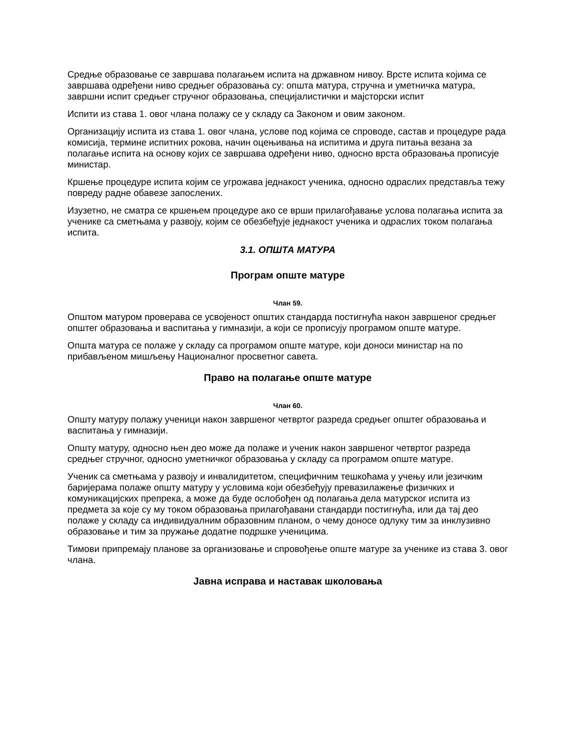Средње образовање се завршава полагањем испита на државном нивоу. Врсте испита којима се завршава одређени ниво средњег образовања су: општа матура, стручна и уметничка матура, завршни испит средњег стручног образовања, специјалистички и мајсторски испит
Испити из става 1. овог члана полажу се у складу са Законом и овим законом.
Организацију испита из става 1. овог члана, услове под којима се спроводе, састав и процедуре рада комисија, термине испитних рокова, начин оцењивања на испитима и друга питања везана за полагање испита на основу којих се завршава одређени ниво, односно врста образовања прописује министар.
Кршење процедуре испита којим се угрожава једнакост ученика, односно одраслих представља тежу повреду радне обавезе запослених.
Изузетно, не сматра се кршењем процедуре ако се врши прилагођавање услова полагања испита за ученике са сметњама у развоју, којим се обезбеђује једнакост ученика и одраслих током полагања испита.
3.1. ОПШТА МАТУРА
Програм опште матуре
Члан 59.
Општом матуром проверава се усвојеност општих стандарда постигнућа након завршеног средњег општег образовања и васпитања у гимназији, а који се прописују програмом опште матуре.
Општа матура се полаже у складу са програмом опште матуре, који доноси министар на по прибављеном мишљењу Националног просветног савета.
Право на полагање опште матуре
Члан 60.
Општу матуру полажу ученици након завршеног четвртог разреда средњег општег образовања и васпитања у гимназији.
Општу матуру, односно њен део може да полаже и ученик након завршеног четвртог разреда средњег стручног, односно уметничког образовања у складу са програмом опште матуре.
Ученик са сметњама у развоју и инвалидитетом, специфичним тешкоћама у учењу или језичким баријерама полаже општу матуру у условима који обезбеђују превазилажење физичких и комуникацијских препрека, а може да буде ослобођен од полагања дела матурског испита из предмета за које су му током образовања прилагођавани стандарди постигнућа, или да тај део полаже у складу са индивидуалним образовним планом, о чему доносе одлуку тим за инклузивно образовање и тим за пружање додатне подршке ученицима.
Тимови припремају планове за организовање и спровођење опште матуре за ученике из става 3. овог члана.
Јавна исправа и наставак школовања